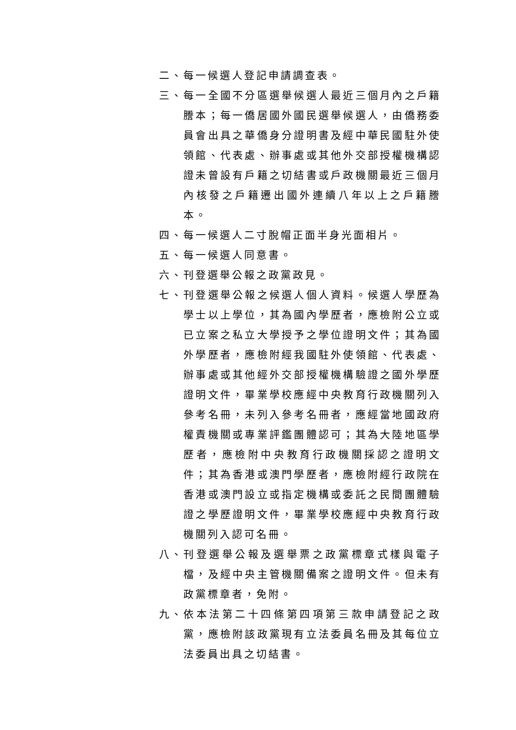二、 每一候選人登記申請調查表。
三、 每一全國不分區選舉候選人最近三個月內之戶籍謄本；每一僑居國外國民選舉候選人，由僑務委員會出具之華僑身分證明書及經中華民國駐外使領館、代表處、辦事處或其他外交部授權機構認證未曾設有戶籍之切結書或戶政機關最近三個月內核發之戶籍遷出國外連續八年以上之戶籍謄本。
四、 每一候選人二寸脫帽正面半身光面相片。
五、 每一候選人同意書。
六、 刊登選舉公報之政黨政見。
七、 刊登選舉公報之候選人個人資料。候選人學歷為學士以上學位，其為國內學歷者，應檢附公立或已立案之私立大學授予之學位證明文件；其為國外學歷者，應檢附經我國駐外使領館、代表處、辦事處或其他經外交部授權機構驗證之國外學歷證明文件，畢業學校應經中央教育行政機關列入參考名冊，未列入參考名冊者，應經當地國政府權責機關或專業評鑑團體認可；其為大陸地區學歷者，應檢附中央教育行政機關採認之證明文件；其為香港或澳門學歷者，應檢附經行政院在香港或澳門設立或指定機構或委託之民間團體驗證之學歷證明文件，畢業學校應經中央教育行政機關列入認可名冊。
八、 刊登選舉公報及選舉票之政黨標章式樣與電子檔，及經中央主管機關備案之證明文件。但未有政黨標章者，免附。
九、 依本法第二十四條第四項第三款申請登記之政黨，應檢附該政黨現有立法委員名冊及其每位立法委員出具之切結書。